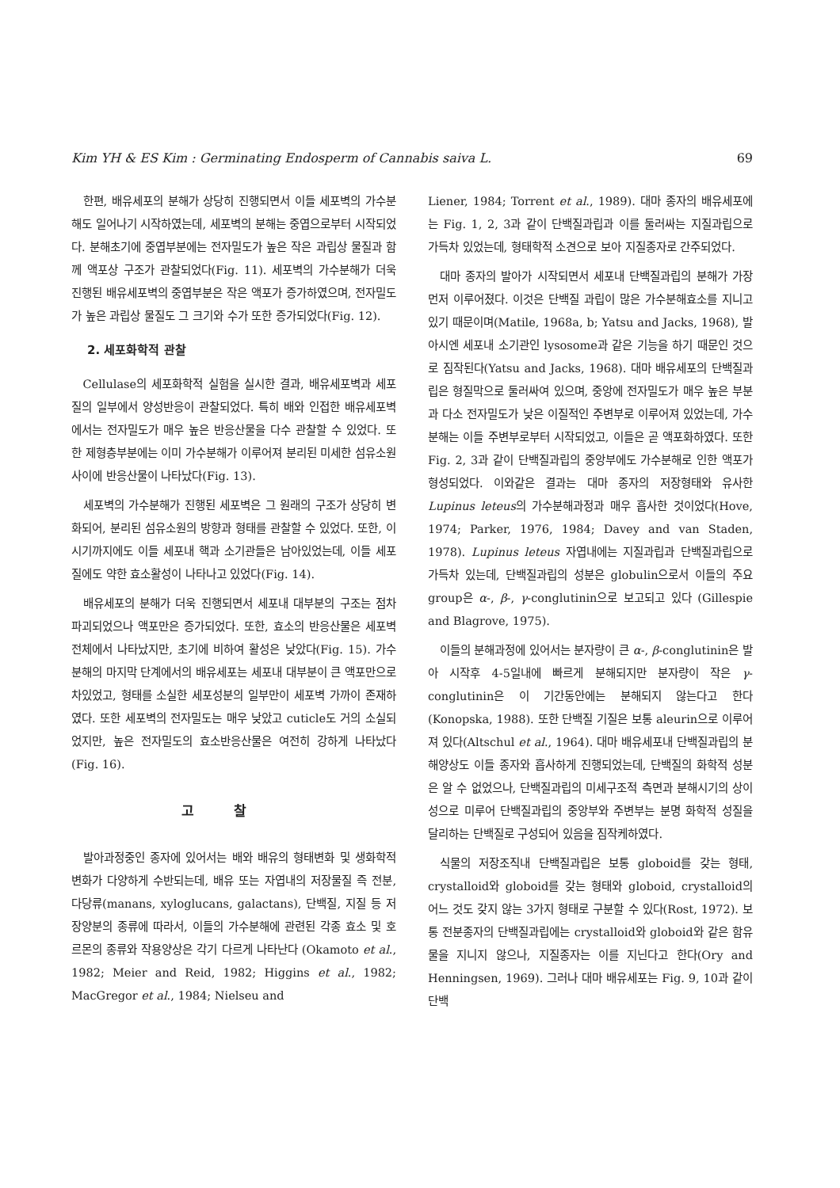Kim YH & ES Kim : Germinating Endosperm of Cannabis saiva L. 69
한편, 배유세포의 분해가 상당히 진행되면서 이들 세포벽의 가수분해도 일어나기 시작하였는데, 세포벽의 분해는 중엽으로부터 시작되었다. 분해초기에 중엽부분에는 전자밀도가 높은 작은 과립상 물질과 함께 액포상 구조가 관찰되었다(Fig. 11). 세포벽의 가수분해가 더욱 진행된 배유세포벽의 중엽부분은 작은 액포가 증가하였으며, 전자밀도가 높은 과립상 물질도 그 크기와 수가 또한 증가되었다(Fig. 12).
2. 세포화학적 관찰
Cellulase의 세포화학적 실험을 실시한 결과, 배유세포벽과 세포질의 일부에서 양성반응이 관찰되었다. 특히 배와 인접한 배유세포벽에서는 전자밀도가 매우 높은 반응산물을 다수 관찰할 수 있었다. 또한 제형층부분에는 이미 가수분해가 이루어져 분리된 미세한 섬유소원 사이에 반응산물이 나타났다(Fig. 13).
세포벽의 가수분해가 진행된 세포벽은 그 원래의 구조가 상당히 변화되어, 분리된 섬유소원의 방향과 형태를 관찰할 수 있었다. 또한, 이 시기까지에도 이들 세포내 핵과 소기관들은 남아있었는데, 이들 세포질에도 약한 효소활성이 나타나고 있었다(Fig. 14).
배유세포의 분해가 더욱 진행되면서 세포내 대부분의 구조는 점차 파괴되었으나 액포만은 증가되었다. 또한, 효소의 반응산물은 세포벽 전체에서 나타났지만, 초기에 비하여 활성은 낮았다(Fig. 15). 가수분해의 마지막 단계에서의 배유세포는 세포내 대부분이 큰 액포만으로 차있었고, 형태를 소실한 세포성분의 일부만이 세포벽 가까이 존재하였다. 또한 세포벽의 전자밀도는 매우 낮았고 cuticle도 거의 소실되었지만, 높은 전자밀도의 효소반응산물은 여전히 강하게 나타났다(Fig. 16).
고찰
발아과정중인 종자에 있어서는 배와 배유의 형태변화 및 생화학적 변화가 다양하게 수반되는데, 배유 또는 자엽내의 저장물질 즉 전분, 다당류(manans, xyloglucans, galactans), 단백질, 지질 등 저장양분의 종류에 따라서, 이들의 가수분해에 관련된 각종 효소 및 호르몬의 종류와 작용양상은 각기 다르게 나타난다 (Okamoto et al., 1982; Meier and Reid, 1982; Higgins et al., 1982; MacGregor et al., 1984; Nielseu and
Liener, 1984; Torrent et al., 1989). 대마 종자의 배유세포에는 Fig. 1, 2, 3과 같이 단백질과립과 이를 둘러싸는 지질과립으로 가득차 있었는데, 형태학적 소견으로 보아 지질종자로 간주되었다.
대마 종자의 발아가 시작되면서 세포내 단백질과립의 분해가 가장 먼저 이루어졌다. 이것은 단백질 과립이 많은 가수분해효소를 지니고 있기 때문이며(Matile, 1968a, b; Yatsu and Jacks, 1968), 발아시엔 세포내 소기관인 lysosome과 같은 기능을 하기 때문인 것으로 짐작된다(Yatsu and Jacks, 1968). 대마 배유세포의 단백질과립은 형질막으로 둘러싸여 있으며, 중앙에 전자밀도가 매우 높은 부분과 다소 전자밀도가 낮은 이질적인 주변부로 이루어져 있었는데, 가수분해는 이들 주변부로부터 시작되었고, 이들은 곧 액포화하였다. 또한 Fig. 2, 3과 같이 단백질과립의 중앙부에도 가수분해로 인한 액포가 형성되었다. 이와같은 결과는 대마 종자의 저장형태와 유사한 Lupinus leteus의 가수분해과정과 매우 흡사한 것이었다(Hove, 1974; Parker, 1976, 1984; Davey and van Staden, 1978). Lupinus leteus 자엽내에는 지질과립과 단백질과립으로 가득차 있는데, 단백질과립의 성분은 globulin으로서 이들의 주요 group은 α-, β-, γ-conglutinin으로 보고되고 있다 (Gillespie and Blagrove, 1975).
이들의 분해과정에 있어서는 분자량이 큰 α-, β-conglutinin은 발아 시작후 4-5일내에 빠르게 분해되지만 분자량이 작은 γ-conglutinin은 이 기간동안에는 분해되지 않는다고 한다(Konopska, 1988). 또한 단백질 기질은 보통 aleurin으로 이루어져 있다(Altschul et al., 1964). 대마 배유세포내 단백질과립의 분해양상도 이들 종자와 흡사하게 진행되었는데, 단백질의 화학적 성분은 알 수 없었으나, 단백질과립의 미세구조적 측면과 분해시기의 상이성으로 미루어 단백질과립의 중앙부와 주변부는 분명 화학적 성질을 달리하는 단백질로 구성되어 있음을 짐작케하였다.
식물의 저장조직내 단백질과립은 보통 globoid를 갖는 형태, crystalloid와 globoid를 갖는 형태와 globoid, crystalloid의 어느 것도 갖지 않는 3가지 형태로 구분할 수 있다(Rost, 1972). 보통 전분종자의 단백질과립에는 crystalloid와 globoid와 같은 함유물을 지니지 않으나, 지질종자는 이를 지닌다고 한다(Ory and Henningsen, 1969). 그러나 대마 배유세포는 Fig. 9, 10과 같이 단백